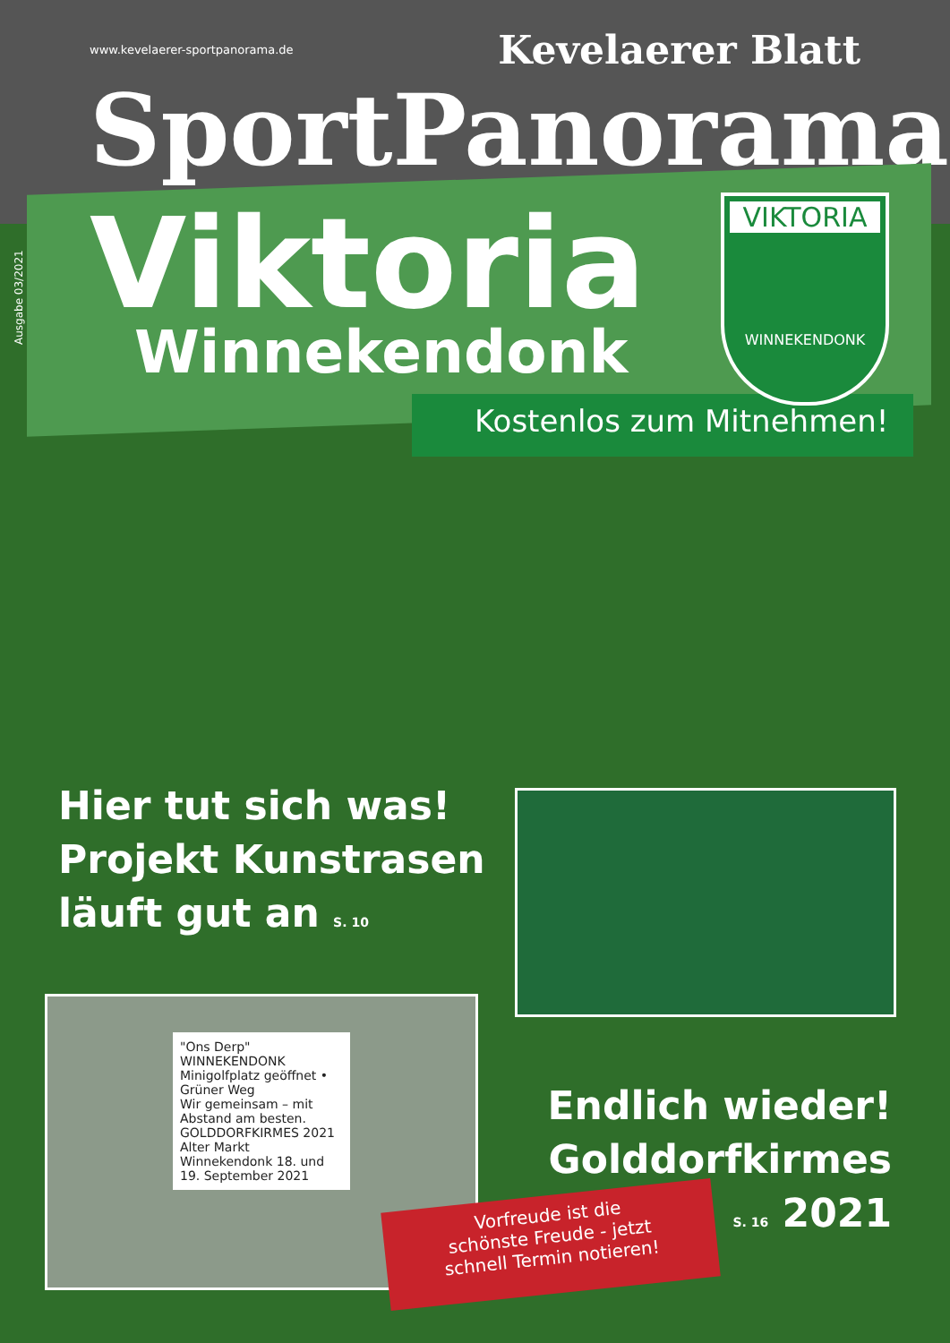www.kevelaerer-sportpanorama.de Kevelaerer Blatt
SportPanorama
Ausgabe 03/2021 Viktoria
Winnekendonk
VIKTORIA
WINNEKENDONK
Kostenlos zum Mitnehmen!
Hier tut sich was!
Projekt Kunstrasen
läuft gut an S. 10
"Ons Derp" WINNEKENDONK
Minigolfplatz geöffnet • Grüner Weg
Wir gemeinsam – mit Abstand am besten.
GOLDDORFKIRMES 2021 Alter Markt Winnekendonk 18. und 19. September 2021
Endlich wieder!
Golddorfkirmes
S. 16 2021
Vorfreude ist die
schönste Freude - jetzt
schnell Termin notieren!